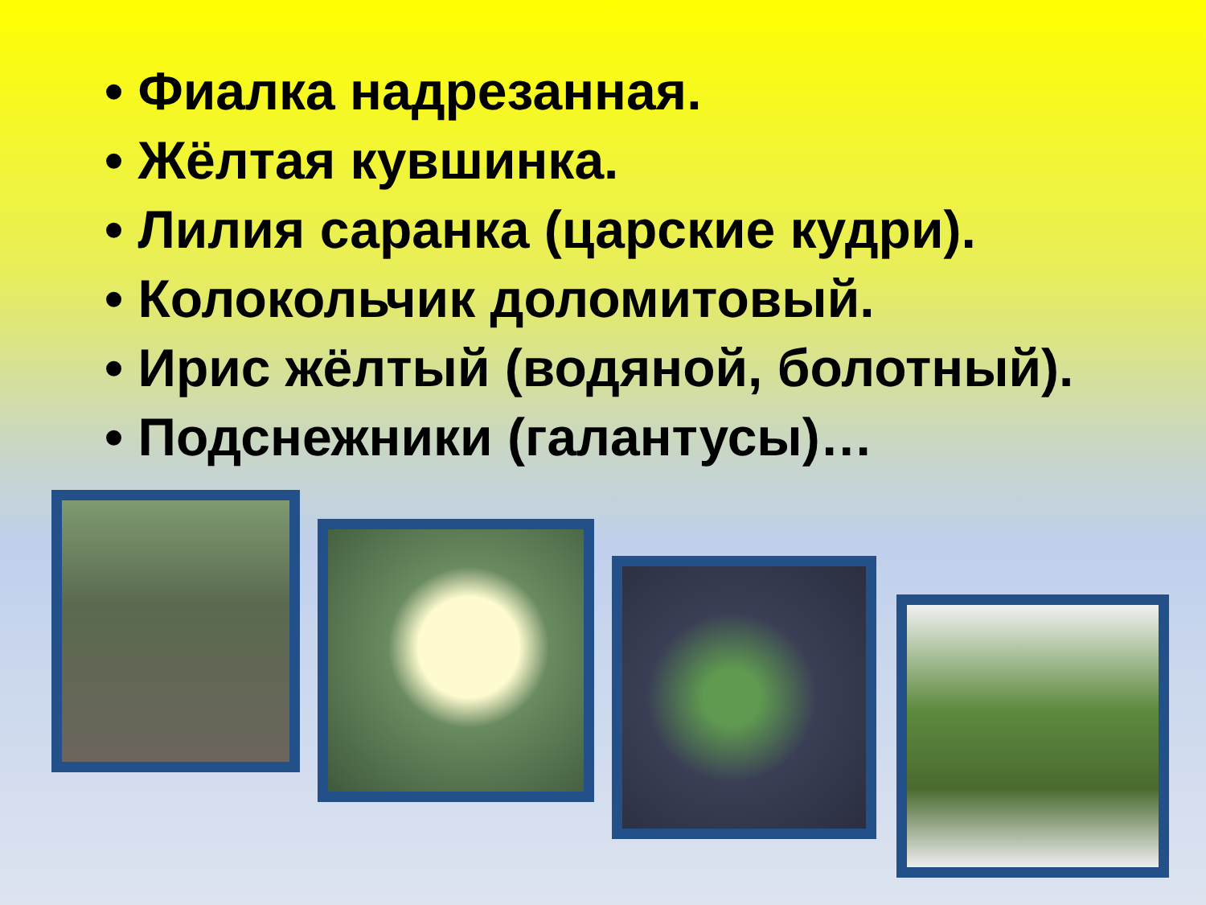• Фиалка надрезанная.
• Жёлтая кувшинка.
• Лилия саранка (царские кудри).
• Колокольчик доломитовый.
• Ирис жёлтый (водяной, болотный).
• Подснежники (галантусы)…